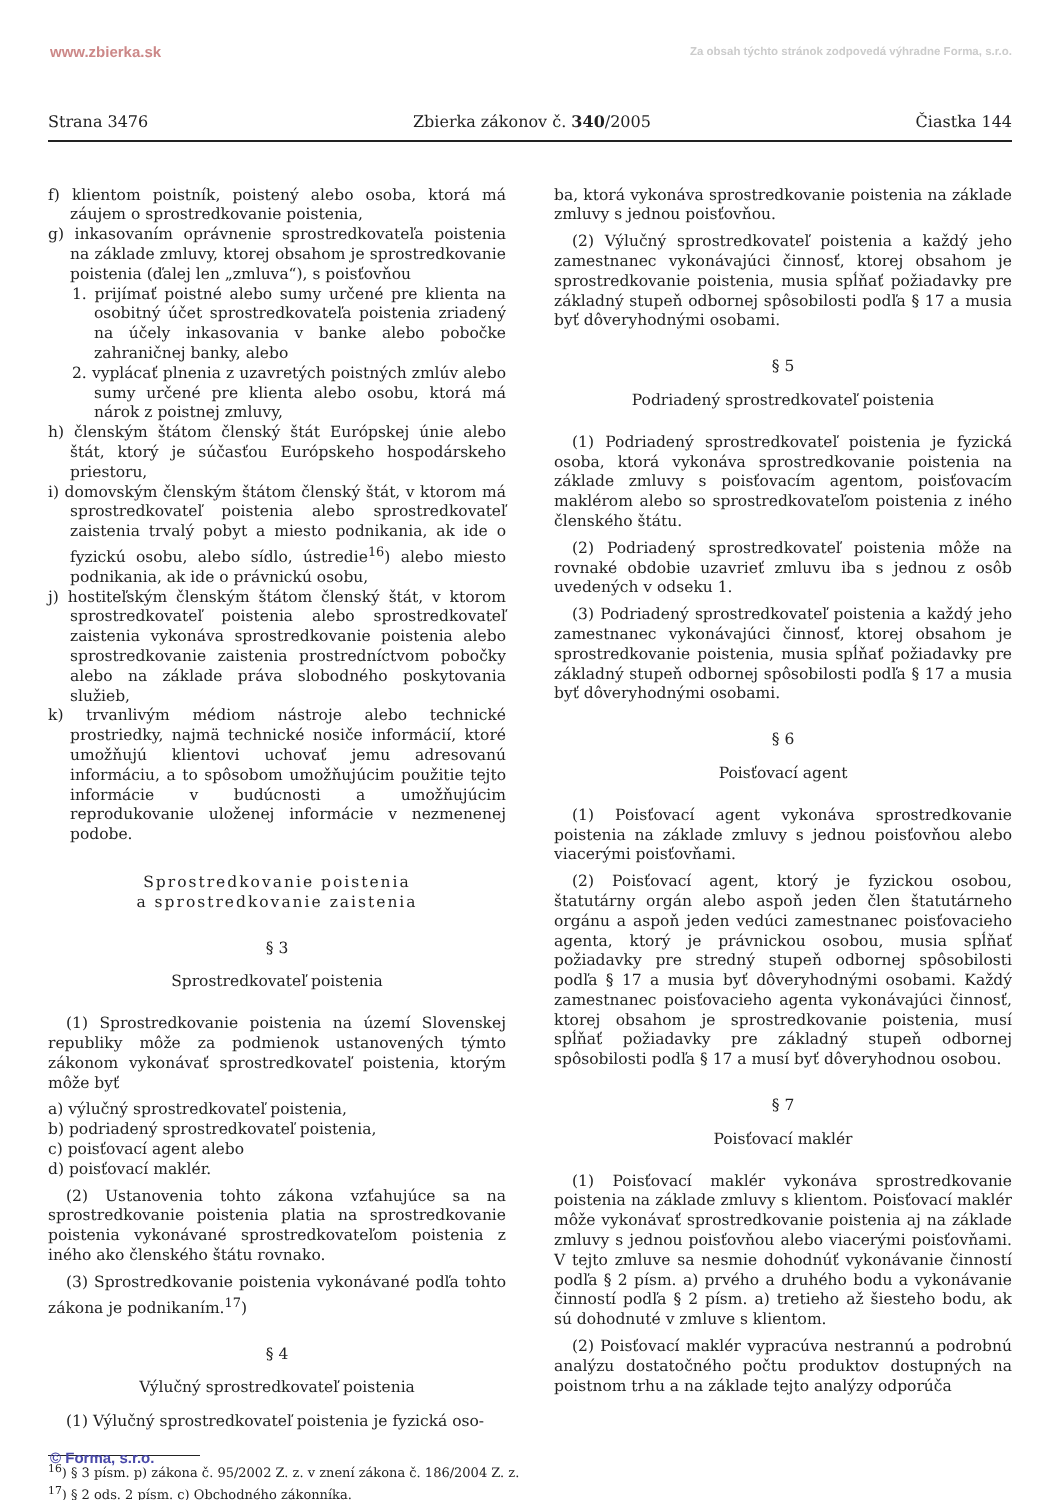www.zbierka.sk Za obsah týchto stránok zodpovedá výhradne Forma, s.r.o.
Strana 3476 Zbierka zákonov č. 340/2005 Čiastka 144
f) klientom poistník, poistený alebo osoba, ktorá má záujem o sprostredkovanie poistenia,
g) inkasovaním oprávnenie sprostredkovateľa poistenia na základe zmluvy, ktorej obsahom je sprostredkovanie poistenia (ďalej len „zmluva“), s poisťovňou
1. prijímať poistné alebo sumy určené pre klienta na osobitný účet sprostredkovateľa poistenia zriadený na účely inkasovania v banke alebo pobočke zahraničnej banky, alebo
2. vyplácať plnenia z uzavretých poistných zmlúv alebo sumy určené pre klienta alebo osobu, ktorá má nárok z poistnej zmluvy,
h) členským štátom členský štát Európskej únie alebo štát, ktorý je súčasťou Európskeho hospodárskeho priestoru,
i) domovským členským štátom členský štát, v ktorom má sprostredkovateľ poistenia alebo sprostredkovateľ zaistenia trvalý pobyt a miesto podnikania, ak ide o fyzickú osobu, alebo sídlo, ústredie<sup>16</sup>) alebo miesto podnikania, ak ide o právnickú osobu,
j) hostiteľským členským štátom členský štát, v ktorom sprostredkovateľ poistenia alebo sprostredkovateľ zaistenia vykonáva sprostredkovanie poistenia alebo sprostredkovanie zaistenia prostredníctvom pobočky alebo na základe práva slobodného poskytovania služieb,
k) trvanlivým médiom nástroje alebo technické prostriedky, najmä technické nosiče informácií, ktoré umožňujú klientovi uchovať jemu adresovanú informáciu, a to spôsobom umožňujúcim použitie tejto informácie v budúcnosti a umožňujúcim reprodukovanie uloženej informácie v nezmenenej podobe.
Sprostredkovanie poistenia
a sprostredkovanie zaistenia
§ 3
Sprostredkovateľ poistenia
(1) Sprostredkovanie poistenia na území Slovenskej republiky môže za podmienok ustanovených týmto zákonom vykonávať sprostredkovateľ poistenia, ktorým môže byť
a) výlučný sprostredkovateľ poistenia,
b) podriadený sprostredkovateľ poistenia,
c) poisťovací agent alebo
d) poisťovací maklér.
(2) Ustanovenia tohto zákona vzťahujúce sa na sprostredkovanie poistenia platia na sprostredkovanie poistenia vykonávané sprostredkovateľom poistenia z iného ako členského štátu rovnako.
(3) Sprostredkovanie poistenia vykonávané podľa tohto zákona je podnikaním.<sup>17</sup>)
§ 4
Výlučný sprostredkovateľ poistenia
(1) Výlučný sprostredkovateľ poistenia je fyzická oso-
ba, ktorá vykonáva sprostredkovanie poistenia na základe zmluvy s jednou poisťovňou.
(2) Výlučný sprostredkovateľ poistenia a každý jeho zamestnanec vykonávajúci činnosť, ktorej obsahom je sprostredkovanie poistenia, musia spĺňať požiadavky pre základný stupeň odbornej spôsobilosti podľa § 17 a musia byť dôveryhodnými osobami.
§ 5
Podriadený sprostredkovateľ poistenia
(1) Podriadený sprostredkovateľ poistenia je fyzická osoba, ktorá vykonáva sprostredkovanie poistenia na základe zmluvy s poisťovacím agentom, poisťovacím maklérom alebo so sprostredkovateľom poistenia z iného členského štátu.
(2) Podriadený sprostredkovateľ poistenia môže na rovnaké obdobie uzavrieť zmluvu iba s jednou z osôb uvedených v odseku 1.
(3) Podriadený sprostredkovateľ poistenia a každý jeho zamestnanec vykonávajúci činnosť, ktorej obsahom je sprostredkovanie poistenia, musia spĺňať požiadavky pre základný stupeň odbornej spôsobilosti podľa § 17 a musia byť dôveryhodnými osobami.
§ 6
Poisťovací agent
(1) Poisťovací agent vykonáva sprostredkovanie poistenia na základe zmluvy s jednou poisťovňou alebo viacerými poisťovňami.
(2) Poisťovací agent, ktorý je fyzickou osobou, štatutárny orgán alebo aspoň jeden člen štatutárneho orgánu a aspoň jeden vedúci zamestnanec poisťovacieho agenta, ktorý je právnickou osobou, musia spĺňať požiadavky pre stredný stupeň odbornej spôsobilosti podľa § 17 a musia byť dôveryhodnými osobami. Každý zamestnanec poisťovacieho agenta vykonávajúci činnosť, ktorej obsahom je sprostredkovanie poistenia, musí spĺňať požiadavky pre základný stupeň odbornej spôsobilosti podľa § 17 a musí byť dôveryhodnou osobou.
§ 7
Poisťovací maklér
(1) Poisťovací maklér vykonáva sprostredkovanie poistenia na základe zmluvy s klientom. Poisťovací maklér môže vykonávať sprostredkovanie poistenia aj na základe zmluvy s jednou poisťovňou alebo viacerými poisťovňami. V tejto zmluve sa nesmie dohodnúť vykonávanie činností podľa § 2 písm. a) prvého a druhého bodu a vykonávanie činností podľa § 2 písm. a) tretieho až šiesteho bodu, ak sú dohodnuté v zmluve s klientom.
(2) Poisťovací maklér vypracúva nestrannú a podrobnú analýzu dostatočného počtu produktov dostupných na poistnom trhu a na základe tejto analýzy odporúča
<sup>16</sup>) § 3 písm. p) zákona č. 95/2002 Z. z. v znení zákona č. 186/2004 Z. z.
<sup>17</sup>) § 2 ods. 2 písm. c) Obchodného zákonníka.
© Forma, s.r.o.